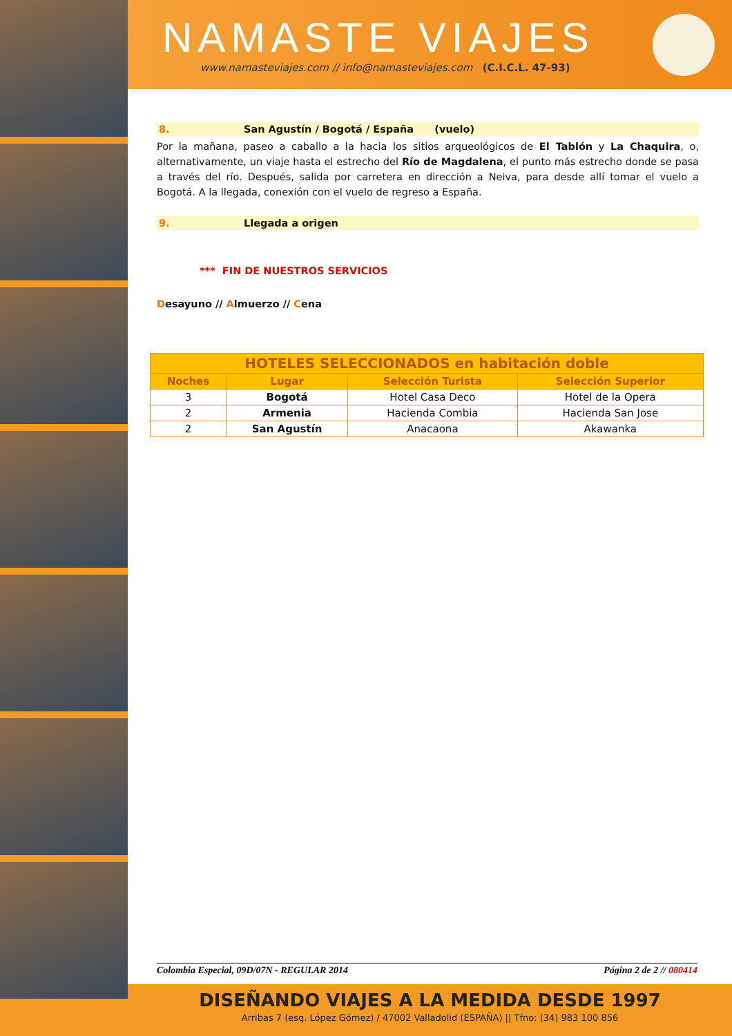NAMASTE VIAJES
www.namasteviajes.com // info@namasteviajes.com (C.I.C.L. 47-93)
8. San Agustín / Bogotá / España (vuelo)
Por la mañana, paseo a caballo a la hacia los sitios arqueológicos de El Tablón y La Chaquira, o, alternativamente, un viaje hasta el estrecho del Río de Magdalena, el punto más estrecho donde se pasa a través del río. Después, salida por carretera en dirección a Neiva, para desde allí tomar el vuelo a Bogotá. A la llegada, conexión con el vuelo de regreso a España.
9. Llegada a origen
*** FIN DE NUESTROS SERVICIOS
Desayuno // Almuerzo // Cena
| HOTELES SELECCIONADOS en habitación doble | | | |
| --- | --- | --- | --- |
| Noches | Lugar | Selección Turista | Selección Superior |
| 3 | Bogotá | Hotel Casa Deco | Hotel de la Opera |
| 2 | Armenia | Hacienda Combia | Hacienda San Jose |
| 2 | San Agustín | Anacaona | Akawanka |
Colombia Especial, 09D/07N - REGULAR 2014 Página 2 de 2 // 080414
DISEÑANDO VIAJES A LA MEDIDA DESDE 1997
Arribas 7 (esq. López Gómez) / 47002 Valladolid (ESPAÑA) || Tfno: (34) 983 100 856